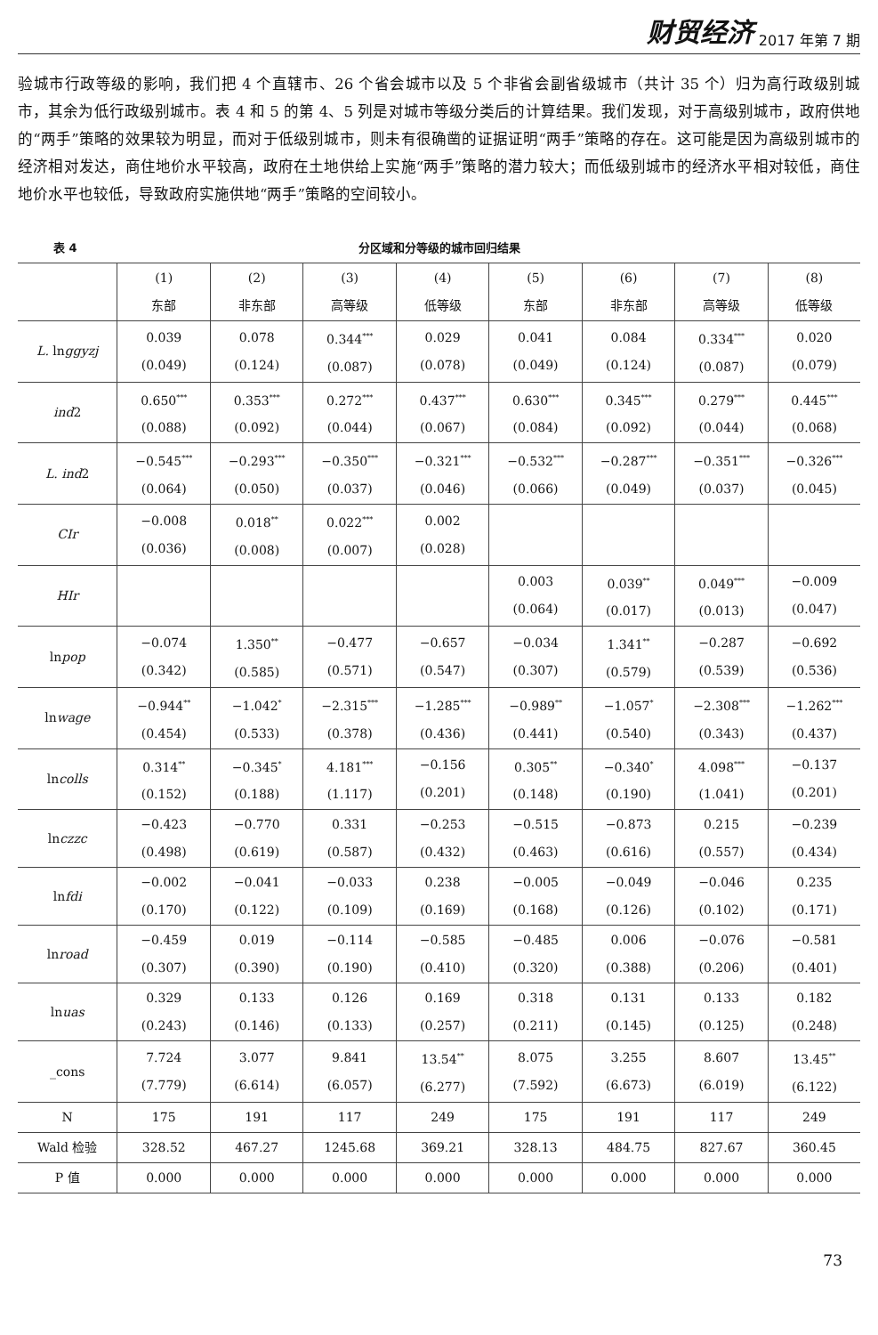财贸经济 2017 年第 7 期
验城市行政等级的影响，我们把 4 个直辖市、26 个省会城市以及 5 个非省会副省级城市（共计 35 个）归为高行政级别城市，其余为低行政级别城市。表 4 和 5 的第 4、5 列是对城市等级分类后的计算结果。我们发现，对于高级别城市，政府供地的“两手”策略的效果较为明显，而对于低级别城市，则未有很确凿的证据证明“两手”策略的存在。这可能是因为高级别城市的经济相对发达，商住地价水平较高，政府在土地供给上实施“两手”策略的潜力较大；而低级别城市的经济水平相对较低，商住地价水平也较低，导致政府实施供地“两手”策略的空间较小。
表 4 分区域和分等级的城市回归结果
| | (1) 东部 | (2) 非东部 | (3) 高等级 | (4) 低等级 | (5) 东部 | (6) 非东部 | (7) 高等级 | (8) 低等级 |
| --- | --- | --- | --- | --- | --- | --- | --- | --- |
| L. ln ggyzj | 0.039 (0.049) | 0.078 (0.124) | 0.344<sup>***</sup> (0.087) | 0.029 (0.078) | 0.041 (0.049) | 0.084 (0.124) | 0.334<sup>***</sup> (0.087) | 0.020 (0.079) |
| ind 2 | 0.650<sup>***</sup> (0.088) | 0.353<sup>***</sup> (0.092) | 0.272<sup>***</sup> (0.044) | 0.437<sup>***</sup> (0.067) | 0.630<sup>***</sup> (0.084) | 0.345<sup>***</sup> (0.092) | 0.279<sup>***</sup> (0.044) | 0.445<sup>***</sup> (0.068) |
| L. ind 2 | −0.545<sup>***</sup> (0.064) | −0.293<sup>***</sup> (0.050) | −0.350<sup>***</sup> (0.037) | −0.321<sup>***</sup> (0.046) | −0.532<sup>***</sup> (0.066) | −0.287<sup>***</sup> (0.049) | −0.351<sup>***</sup> (0.037) | −0.326<sup>***</sup> (0.045) |
| CIr | −0.008 (0.036) | 0.018<sup>**</sup> (0.008) | 0.022<sup>***</sup> (0.007) | 0.002 (0.028) | | | | |
| HIr | | | | | 0.003 (0.064) | 0.039<sup>**</sup> (0.017) | 0.049<sup>***</sup> (0.013) | −0.009 (0.047) |
| ln pop | −0.074 (0.342) | 1.350<sup>**</sup> (0.585) | −0.477 (0.571) | −0.657 (0.547) | −0.034 (0.307) | 1.341<sup>**</sup> (0.579) | −0.287 (0.539) | −0.692 (0.536) |
| ln wage | −0.944<sup>**</sup> (0.454) | −1.042<sup>*</sup> (0.533) | −2.315<sup>***</sup> (0.378) | −1.285<sup>***</sup> (0.436) | −0.989<sup>**</sup> (0.441) | −1.057<sup>*</sup> (0.540) | −2.308<sup>***</sup> (0.343) | −1.262<sup>***</sup> (0.437) |
| ln colls | 0.314<sup>**</sup> (0.152) | −0.345<sup>*</sup> (0.188) | 4.181<sup>***</sup> (1.117) | −0.156 (0.201) | 0.305<sup>**</sup> (0.148) | −0.340<sup>*</sup> (0.190) | 4.098<sup>***</sup> (1.041) | −0.137 (0.201) |
| ln czzc | −0.423 (0.498) | −0.770 (0.619) | 0.331 (0.587) | −0.253 (0.432) | −0.515 (0.463) | −0.873 (0.616) | 0.215 (0.557) | −0.239 (0.434) |
| ln fdi | −0.002 (0.170) | −0.041 (0.122) | −0.033 (0.109) | 0.238 (0.169) | −0.005 (0.168) | −0.049 (0.126) | −0.046 (0.102) | 0.235 (0.171) |
| ln road | −0.459 (0.307) | 0.019 (0.390) | −0.114 (0.190) | −0.585 (0.410) | −0.485 (0.320) | 0.006 (0.388) | −0.076 (0.206) | −0.581 (0.401) |
| ln uas | 0.329 (0.243) | 0.133 (0.146) | 0.126 (0.133) | 0.169 (0.257) | 0.318 (0.211) | 0.131 (0.145) | 0.133 (0.125) | 0.182 (0.248) |
| _cons | 7.724 (7.779) | 3.077 (6.614) | 9.841 (6.057) | 13.54<sup>**</sup> (6.277) | 8.075 (7.592) | 3.255 (6.673) | 8.607 (6.019) | 13.45<sup>**</sup> (6.122) |
| N | 175 | 191 | 117 | 249 | 175 | 191 | 117 | 249 |
| Wald 检验 | 328.52 | 467.27 | 1245.68 | 369.21 | 328.13 | 484.75 | 827.67 | 360.45 |
| P 值 | 0.000 | 0.000 | 0.000 | 0.000 | 0.000 | 0.000 | 0.000 | 0.000 |
73